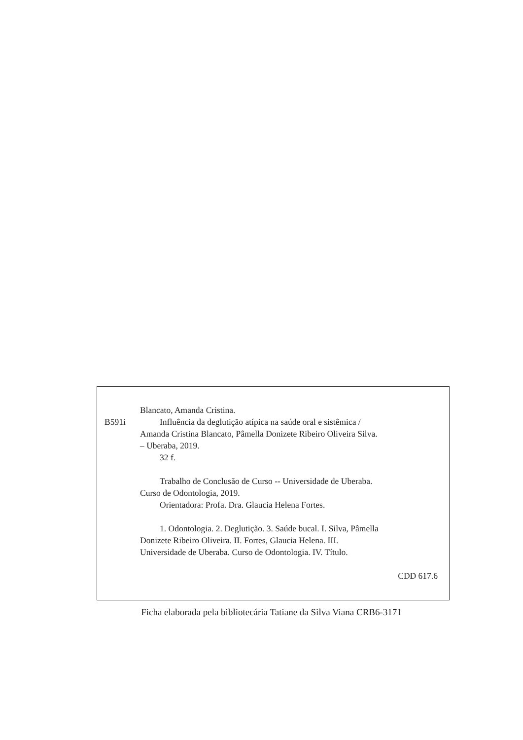Blancato, Amanda Cristina.
B591i Influência da deglutição atípica na saúde oral e sistêmica /
Amanda Cristina Blancato, Pâmella Donizete Ribeiro Oliveira Silva.
– Uberaba, 2019.
32 f.
Trabalho de Conclusão de Curso -- Universidade de Uberaba.
Curso de Odontologia, 2019.
Orientadora: Profa. Dra. Glaucia Helena Fortes.
1. Odontologia. 2. Deglutição. 3. Saúde bucal. I. Silva, Pâmella
Donizete Ribeiro Oliveira. II. Fortes, Glaucia Helena. III.
Universidade de Uberaba. Curso de Odontologia. IV. Título.
CDD 617.6
Ficha elaborada pela bibliotecária Tatiane da Silva Viana CRB6-3171